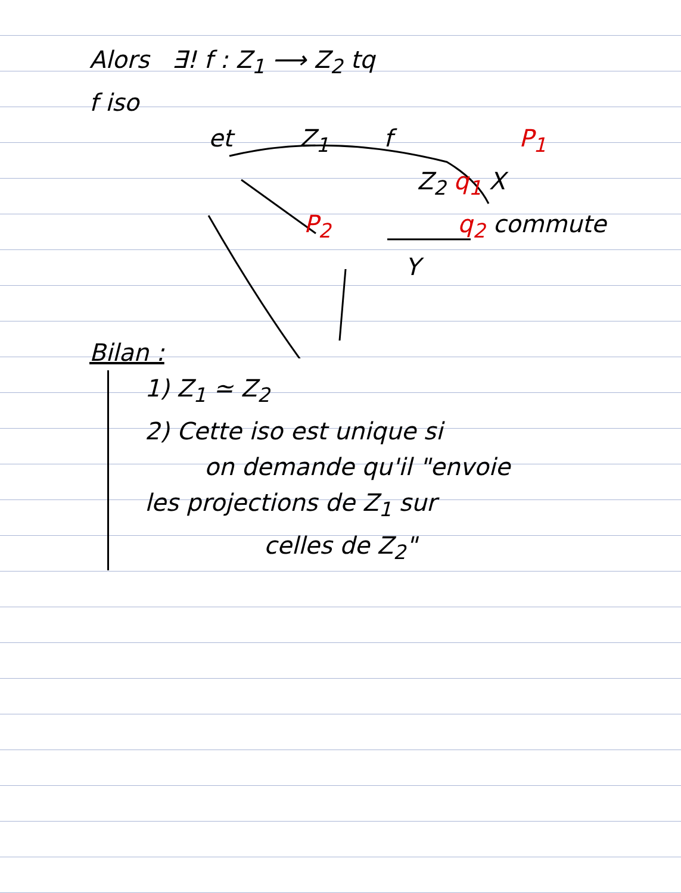Alors ∃! f : Z<sub>1</sub> ⟶ Z<sub>2</sub> tq
f iso
et Z<sub>1</sub> f P<sub>1</sub>
Z<sub>2</sub> q<sub>1</sub> X
P<sub>2</sub> q<sub>2</sub> commute
Y
Bilan :
1) Z<sub>1</sub> ≃ Z<sub>2</sub>
2) Cette iso est unique si
on demande qu'il "envoie
les projections de Z<sub>1</sub> sur
celles de Z<sub>2</sub>"